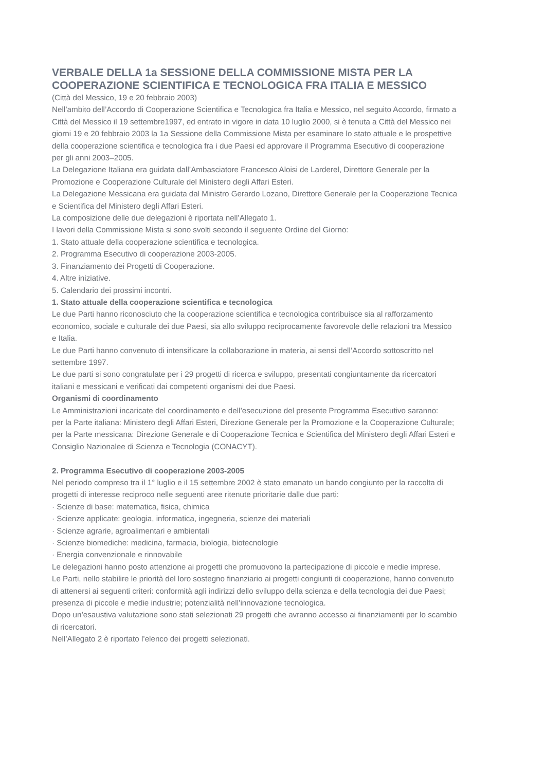VERBALE DELLA 1a SESSIONE DELLA COMMISSIONE MISTA PER LA COOPERAZIONE SCIENTIFICA E TECNOLOGICA FRA ITALIA E MESSICO
(Città del Messico, 19 e 20 febbraio 2003)
Nell’ambito dell’Accordo di Cooperazione Scientifica e Tecnologica fra Italia e Messico, nel seguito Accordo, firmato a Città del Messico il 19 settembre1997, ed entrato in vigore in data 10 luglio 2000, si è tenuta a Città del Messico nei giorni 19 e 20 febbraio 2003 la 1a Sessione della Commissione Mista per esaminare lo stato attuale e le prospettive della cooperazione scientifica e tecnologica fra i due Paesi ed approvare il Programma Esecutivo di cooperazione per gli anni 2003–2005.
La Delegazione Italiana era guidata dall’Ambasciatore Francesco Aloisi de Larderel, Direttore Generale per la Promozione e Cooperazione Culturale del Ministero degli Affari Esteri.
La Delegazione Messicana era guidata dal Ministro Gerardo Lozano, Direttore Generale per la Cooperazione Tecnica e Scientifica del Ministero degli Affari Esteri.
La composizione delle due delegazioni è riportata nell’Allegato 1.
I lavori della Commissione Mista si sono svolti secondo il seguente Ordine del Giorno:
1. Stato attuale della cooperazione scientifica e tecnologica.
2. Programma Esecutivo di cooperazione 2003-2005.
3. Finanziamento dei Progetti di Cooperazione.
4. Altre iniziative.
5. Calendario dei prossimi incontri.
1. Stato attuale della cooperazione scientifica e tecnologica
Le due Parti hanno riconosciuto che la cooperazione scientifica e tecnologica contribuisce sia al rafforzamento economico, sociale e culturale dei due Paesi, sia allo sviluppo reciprocamente favorevole delle relazioni tra Messico e Italia.
Le due Parti hanno convenuto di intensificare la collaborazione in materia, ai sensi dell’Accordo sottoscritto nel settembre 1997.
Le due parti si sono congratulate per i 29 progetti di ricerca e sviluppo, presentati congiuntamente da ricercatori italiani e messicani e verificati dai competenti organismi dei due Paesi.
Organismi di coordinamento
Le Amministrazioni incaricate del coordinamento e dell’esecuzione del presente Programma Esecutivo saranno:
per la Parte italiana: Ministero degli Affari Esteri, Direzione Generale per la Promozione e la Cooperazione Culturale;
per la Parte messicana: Direzione Generale e di Cooperazione Tecnica e Scientifica del Ministero degli Affari Esteri e Consiglio Nazionalee di Scienza e Tecnologia (CONACYT).
2. Programma Esecutivo di cooperazione 2003-2005
Nel periodo compreso tra il 1° luglio e il 15 settembre 2002 è stato emanato un bando congiunto per la raccolta di progetti di interesse reciproco nelle seguenti aree ritenute prioritarie dalle due parti:
· Scienze di base: matematica, fisica, chimica
· Scienze applicate: geologia, informatica, ingegneria, scienze dei materiali
· Scienze agrarie, agroalimentari e ambientali
· Scienze biomediche: medicina, farmacia, biologia, biotecnologie
· Energia convenzionale e rinnovabile
Le delegazioni hanno posto attenzione ai progetti che promuovono la partecipazione di piccole e medie imprese.
Le Parti, nello stabilire le priorità del loro sostegno finanziario ai progetti congiunti di cooperazione, hanno convenuto di attenersi ai seguenti criteri: conformità agli indirizzi dello sviluppo della scienza e della tecnologia dei due Paesi; presenza di piccole e medie industrie; potenzialità nell’innovazione tecnologica.
Dopo un’esaustiva valutazione sono stati selezionati 29 progetti che avranno accesso ai finanziamenti per lo scambio di ricercatori.
Nell’Allegato 2 è riportato l’elenco dei progetti selezionati.